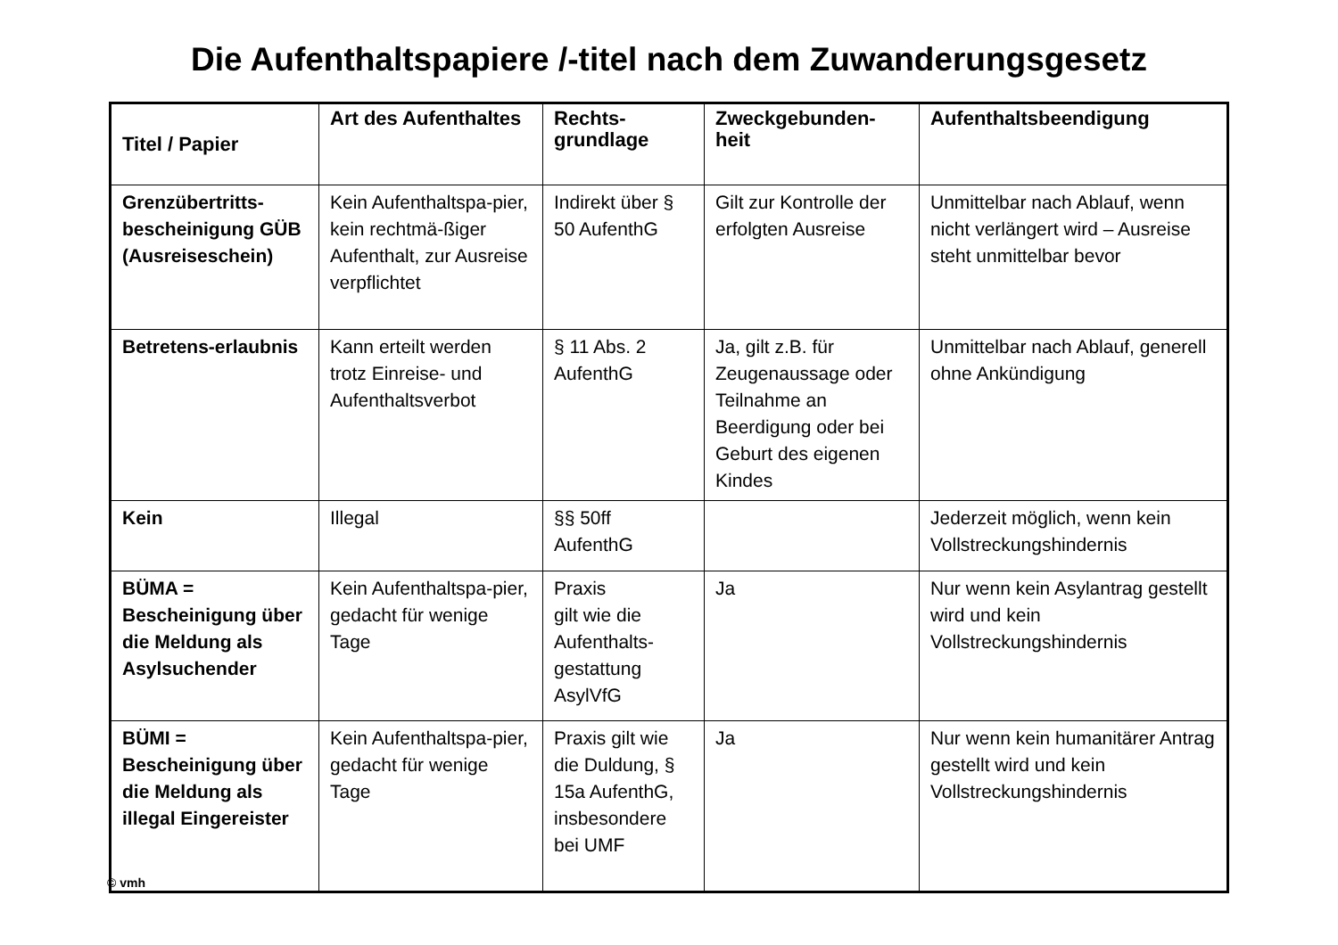Die Aufenthaltspapiere /-titel nach dem Zuwanderungsgesetz
| Titel / Papier | Art des Aufenthaltes | Rechts-grundlage | Zweckgebunden-heit | Aufenthaltsbeendigung |
| --- | --- | --- | --- | --- |
| Grenzübertritts-bescheinigung GÜB (Ausreiseschein) | Kein Aufenthaltspa-pier, kein rechtmä-ßiger Aufenthalt, zur Ausreise verpflichtet | Indirekt über § 50 AufenthG | Gilt zur Kontrolle der erfolgten Ausreise | Unmittelbar nach Ablauf, wenn nicht verlängert wird – Ausreise steht unmittelbar bevor |
| Betretens-erlaubnis | Kann erteilt werden trotz Einreise- und Aufenthaltsverbot | § 11 Abs. 2 AufenthG | Ja, gilt z.B. für Zeugenaussage oder Teilnahme an Beerdigung oder bei Geburt des eigenen Kindes | Unmittelbar nach Ablauf, generell ohne Ankündigung |
| Kein | Illegal | §§ 50ff AufenthG | | Jederzeit möglich, wenn kein Vollstreckungshindernis |
| BÜMA = Bescheinigung über die Meldung als Asylsuchender | Kein Aufenthaltspa-pier, gedacht für wenige Tage | Praxis gilt wie die Aufenthalts-gestattung AsylVfG | Ja | Nur wenn kein Asylantrag gestellt wird und kein Vollstreckungshindernis |
| BÜMI = Bescheinigung über die Meldung als illegal Eingereister | Kein Aufenthaltspa-pier, gedacht für wenige Tage | Praxis gilt wie die Duldung, § 15a AufenthG, insbesondere bei UMF | Ja | Nur wenn kein humanitärer Antrag gestellt wird und kein Vollstreckungshindernis |
© vmh